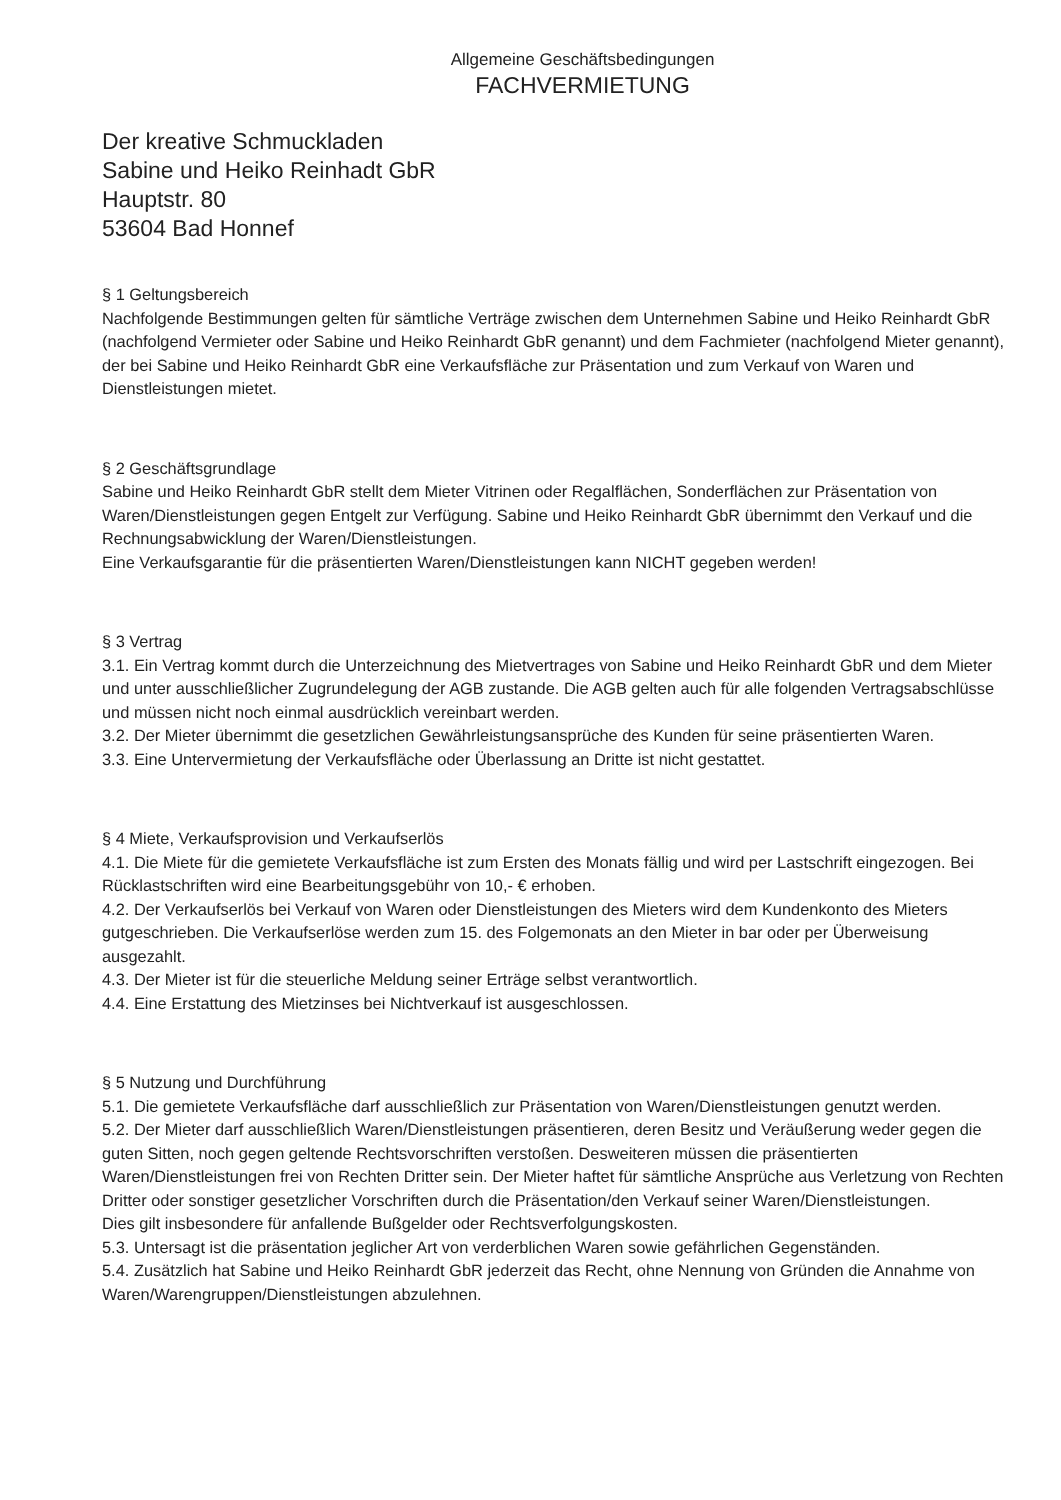Allgemeine Geschäftsbedingungen
FACHVERMIETUNG
Der kreative Schmuckladen
Sabine und Heiko Reinhadt GbR
Hauptstr. 80
53604 Bad Honnef
§ 1 Geltungsbereich
Nachfolgende Bestimmungen gelten für sämtliche Verträge zwischen dem Unternehmen Sabine und Heiko Reinhardt GbR (nachfolgend Vermieter oder Sabine und Heiko Reinhardt GbR genannt) und dem Fachmieter (nachfolgend Mieter genannt), der bei Sabine und Heiko Reinhardt GbR eine Verkaufsfläche zur Präsentation und zum Verkauf von Waren und Dienstleistungen mietet.
§ 2 Geschäftsgrundlage
Sabine und Heiko Reinhardt GbR stellt dem Mieter Vitrinen oder Regalflächen, Sonderflächen zur Präsentation von Waren/Dienstleistungen gegen Entgelt zur Verfügung. Sabine und Heiko Reinhardt GbR übernimmt den Verkauf und die Rechnungsabwicklung der Waren/Dienstleistungen.
Eine Verkaufsgarantie für die präsentierten Waren/Dienstleistungen kann NICHT gegeben werden!
§ 3 Vertrag
3.1. Ein Vertrag kommt durch die Unterzeichnung des Mietvertrages von Sabine und Heiko Reinhardt GbR und dem Mieter und unter ausschließlicher Zugrundelegung der AGB zustande. Die AGB gelten auch für alle folgenden Vertragsabschlüsse und müssen nicht noch einmal ausdrücklich vereinbart werden.
3.2. Der Mieter übernimmt die gesetzlichen Gewährleistungsansprüche des Kunden für seine präsentierten Waren.
3.3. Eine Untervermietung der Verkaufsfläche oder Überlassung an Dritte ist nicht gestattet.
§ 4 Miete, Verkaufsprovision und Verkaufserlös
4.1. Die Miete für die gemietete Verkaufsfläche ist zum Ersten des Monats fällig und wird per Lastschrift eingezogen. Bei Rücklastschriften wird eine Bearbeitungsgebühr von 10,- € erhoben.
4.2. Der Verkaufserlös bei Verkauf von Waren oder Dienstleistungen des Mieters wird dem Kundenkonto des Mieters gutgeschrieben. Die Verkaufserlöse werden zum 15. des Folgemonats an den Mieter in bar oder per Überweisung ausgezahlt.
4.3. Der Mieter ist für die steuerliche Meldung seiner Erträge selbst verantwortlich.
4.4. Eine Erstattung des Mietzinses bei Nichtverkauf ist ausgeschlossen.
§ 5 Nutzung und Durchführung
5.1. Die gemietete Verkaufsfläche darf ausschließlich zur Präsentation von Waren/Dienstleistungen genutzt werden.
5.2. Der Mieter darf ausschließlich Waren/Dienstleistungen präsentieren, deren Besitz und Veräußerung weder gegen die guten Sitten, noch gegen geltende Rechtsvorschriften verstoßen. Desweiteren müssen die präsentierten Waren/Dienstleistungen frei von Rechten Dritter sein. Der Mieter haftet für sämtliche Ansprüche aus Verletzung von Rechten Dritter oder sonstiger gesetzlicher Vorschriften durch die Präsentation/den Verkauf seiner Waren/Dienstleistungen.
Dies gilt insbesondere für anfallende Bußgelder oder Rechtsverfolgungskosten.
5.3. Untersagt ist die präsentation jeglicher Art von verderblichen Waren sowie gefährlichen Gegenständen.
5.4. Zusätzlich hat Sabine und Heiko Reinhardt GbR jederzeit das Recht, ohne Nennung von Gründen die Annahme von Waren/Warengruppen/Dienstleistungen abzulehnen.